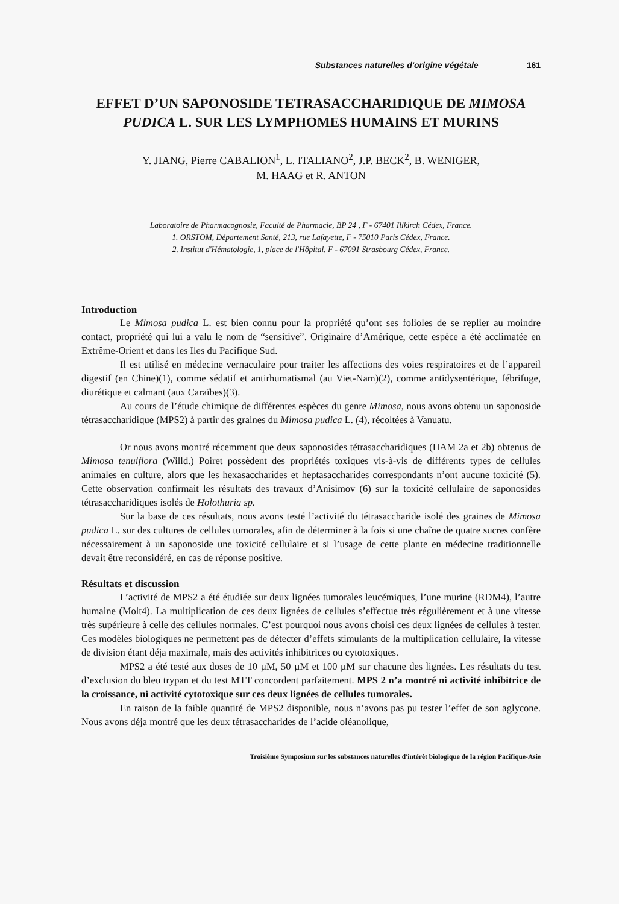Substances naturelles d'origine végétale 161
EFFET D’UN SAPONOSIDE TETRASACCHARIDIQUE DE MIMOSA PUDICA L. SUR LES LYMPHOMES HUMAINS ET MURINS
Y. JIANG, Pierre CABALION<sup>1</sup>, L. ITALIANO<sup>2</sup>, J.P. BECK<sup>2</sup>, B. WENIGER,
M. HAAG et R. ANTON
Laboratoire de Pharmacognosie, Faculté de Pharmacie, BP 24 , F - 67401 Illkirch Cédex, France.
1. ORSTOM, Département Santé, 213, rue Lafayette, F - 75010 Paris Cédex, France.
2. Institut d'Hématologie, 1, place de l'Hôpital, F - 67091 Strasbourg Cédex, France.
Introduction
Le Mimosa pudica L. est bien connu pour la propriété qu’ont ses folioles de se replier au moindre contact, propriété qui lui a valu le nom de “sensitive”. Originaire d’Amérique, cette espèce a été acclimatée en Extrême-Orient et dans les Iles du Pacifique Sud.
Il est utilisé en médecine vernaculaire pour traiter les affections des voies respiratoires et de l’appareil digestif (en Chine)(1), comme sédatif et antirhumatismal (au Viet-Nam)(2), comme antidysentérique, fébrifuge, diurétique et calmant (aux Caraïbes)(3).
Au cours de l’étude chimique de différentes espèces du genre Mimosa, nous avons obtenu un saponoside tétrasaccharidique (MPS2) à partir des graines du Mimosa pudica L. (4), récoltées à Vanuatu.
Or nous avons montré récemment que deux saponosides tétrasaccharidiques (HAM 2a et 2b) obtenus de Mimosa tenuiflora (Willd.) Poiret possèdent des propriétés toxiques vis-à-vis de différents types de cellules animales en culture, alors que les hexasaccharides et heptasaccharides correspondants n’ont aucune toxicité (5). Cette observation confirmait les résultats des travaux d’Anisimov (6) sur la toxicité cellulaire de saponosides tétrasaccharidiques isolés de Holothuria sp.
Sur la base de ces résultats, nous avons testé l’activité du tétrasaccharide isolé des graines de Mimosa pudica L. sur des cultures de cellules tumorales, afin de déterminer à la fois si une chaîne de quatre sucres confère nécessairement à un saponoside une toxicité cellulaire et si l’usage de cette plante en médecine traditionnelle devait être reconsidéré, en cas de réponse positive.
Résultats et discussion
L’activité de MPS2 a été étudiée sur deux lignées tumorales leucémiques, l’une murine (RDM4), l’autre humaine (Molt4). La multiplication de ces deux lignées de cellules s’effectue très régulièrement et à une vitesse très supérieure à celle des cellules normales. C’est pourquoi nous avons choisi ces deux lignées de cellules à tester. Ces modèles biologiques ne permettent pas de détecter d’effets stimulants de la multiplication cellulaire, la vitesse de division étant déja maximale, mais des activités inhibitrices ou cytotoxiques.
MPS2 a été testé aux doses de 10 µM, 50 µM et 100 µM sur chacune des lignées. Les résultats du test d’exclusion du bleu trypan et du test MTT concordent parfaitement. MPS 2 n’a montré ni activité inhibitrice de la croissance, ni activité cytotoxique sur ces deux lignées de cellules tumorales.
En raison de la faible quantité de MPS2 disponible, nous n’avons pas pu tester l’effet de son aglycone. Nous avons déja montré que les deux tétrasaccharides de l’acide oléanolique,
Troisième Symposium sur les substances naturelles d'intérêt biologique de la région Pacifique-Asie